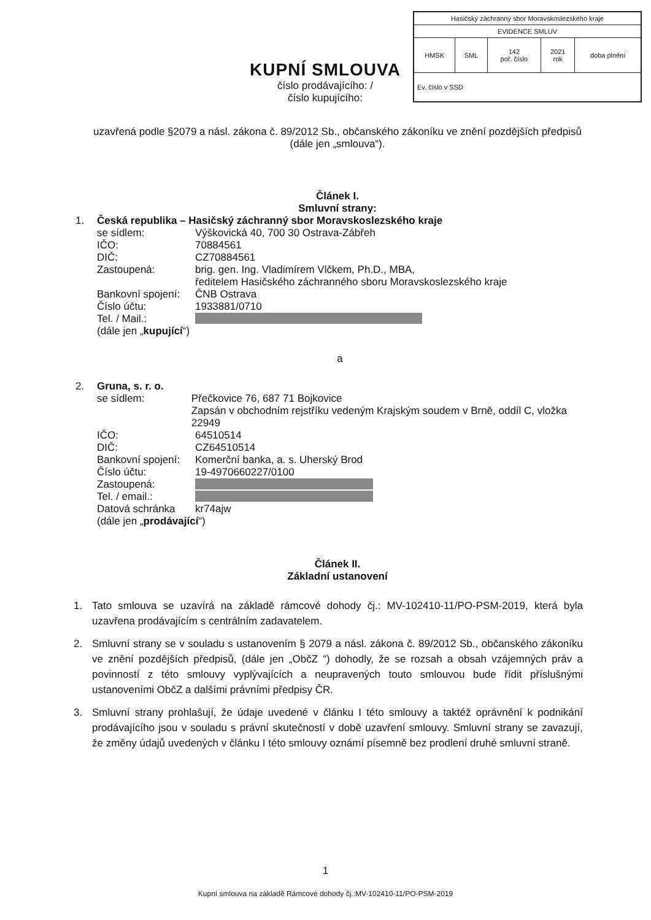| Hasičský záchranný sbor Moravskoslezského kraje | | | | |
| EVIDENCE SMLUV | | | | |
| HMSK | SML | 142 poř. číslo | 2021 rok | doba plnění |
| Ev. číslo v SSD | | | | |
KUPNÍ SMLOUVA
číslo prodávajícího: /
číslo kupujícího:
uzavřená podle §2079 a násl. zákona č. 89/2012 Sb., občanského zákoníku ve znění pozdějších předpisů
(dále jen „smlouva“).
Článek I.
Smluvní strany:
1. Česká republika – Hasičský záchranný sbor Moravskoslezského kraje
se sídlem: Výškovická 40, 700 30 Ostrava-Zábřeh
IČO: 70884561
DIČ: CZ70884561
Zastoupená: brig. gen. Ing. Vladimírem Vlčkem, Ph.D., MBA,
ředitelem Hasičského záchranného sboru Moravskoslezského kraje
Bankovní spojení: ČNB Ostrava
Číslo účtu: 1933881/0710
Tel. / Mail.:
(dále jen „kupující“)
a
2. Gruna, s. r. o.
se sídlem: Přečkovice 76, 687 71 Bojkovice
Zapsán v obchodním rejstříku vedeným Krajským soudem v Brně, oddíl C, vložka 22949
IČO: 64510514
DIČ: CZ64510514
Bankovní spojení: Komerční banka, a. s. Uherský Brod
Číslo účtu: 19-4970660227/0100
Zastoupená:
Tel. / email.:
Datová schránka kr74ajw
(dále jen „prodávající“)
Článek II.
Základní ustanovení
1. Tato smlouva se uzavírá na základě rámcové dohody čj.: MV-102410-11/PO-PSM-2019, která byla uzavřena prodávajícím s centrálním zadavatelem.
2. Smluvní strany se v souladu s ustanovením § 2079 a násl. zákona č. 89/2012 Sb., občanského zákoníku ve znění pozdějších předpisů, (dále jen „ObčZ “) dohodly, že se rozsah a obsah vzájemných práv a povinností z této smlouvy vyplývajících a neupravených touto smlouvou bude řídit příslušnými ustanoveními ObčZ a dalšími právními předpisy ČR.
3. Smluvní strany prohlašují, že údaje uvedené v článku I této smlouvy a taktéž oprávnění k podnikání prodávajícího jsou v souladu s právní skutečností v době uzavření smlouvy. Smluvní strany se zavazují, že změny údajů uvedených v článku I této smlouvy oznámí písemně bez prodlení druhé smluvní straně.
1
Kupní smlouva na základě Rámcové dohody čj.:MV-102410-11/PO-PSM-2019